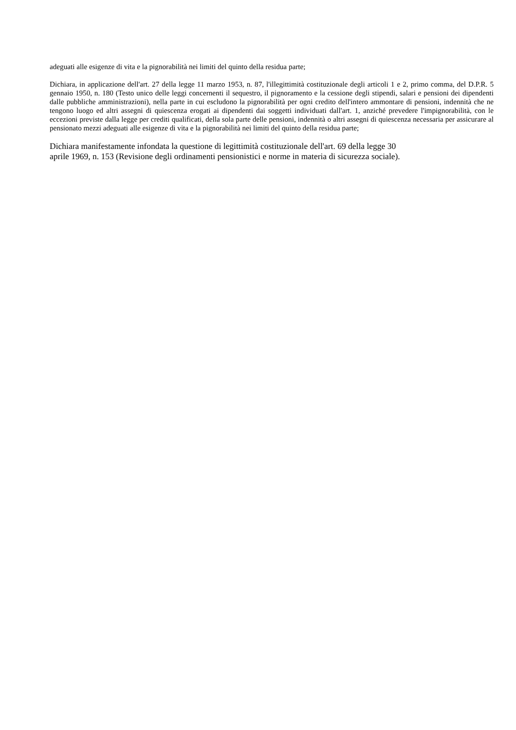adeguati alle esigenze di vita e la pignorabilità nei limiti del quinto della residua parte;
Dichiara, in applicazione dell'art. 27 della legge 11 marzo 1953, n. 87, l'illegittimità costituzionale degli articoli 1 e 2, primo comma, del D.P.R. 5 gennaio 1950, n. 180 (Testo unico delle leggi concernenti il sequestro, il pignoramento e la cessione degli stipendi, salari e pensioni dei dipendenti dalle pubbliche amministrazioni), nella parte in cui escludono la pignorabilità per ogni credito dell'intero ammontare di pensioni, indennità che ne tengono luogo ed altri assegni di quiescenza erogati ai dipendenti dai soggetti individuati dall'art. 1, anziché prevedere l'impignorabilità, con le eccezioni previste dalla legge per crediti qualificati, della sola parte delle pensioni, indennità o altri assegni di quiescenza necessaria per assicurare al pensionato mezzi adeguati alle esigenze di vita e la pignorabilità nei limiti del quinto della residua parte;
Dichiara manifestamente infondata la questione di legittimità costituzionale dell'art. 69 della legge 30
aprile 1969, n. 153 (Revisione degli ordinamenti pensionistici e norme in materia di sicurezza sociale).